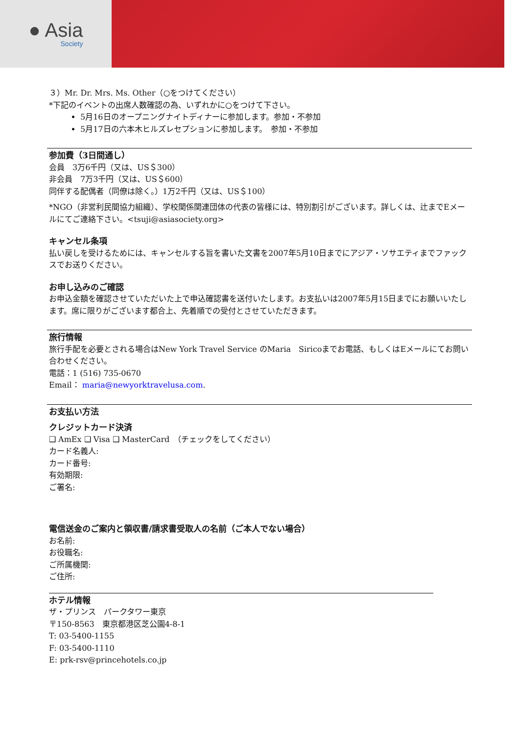● Asia
Society
３）Mr. Dr. Mrs. Ms. Other（○をつけてください）
*下記のイベントの出席人数確認の為、いずれかに○をつけて下さい。
5月16日のオープニングナイトディナーに参加します。参加・不参加
5月17日の六本木ヒルズレセプションに参加します。　参加・不参加
参加費（3日間通し）
会員　3万6千円（又は、US＄300）
非会員　7万3千円（又は、US＄600）
同伴する配偶者（同僚は除く。）1万2千円（又は、US＄100）
*NGO（非営利民間協力組織）、学校関係関連団体の代表の皆様には、特別割引がございます。詳しくは、辻までEメールにてご連絡下さい。<tsuji@asiasociety.org>
キャンセル条項
払い戻しを受けるためには、キャンセルする旨を書いた文書を2007年5月10日までにアジア・ソサエティまでファックスでお送りください。
お申し込みのご確認
お申込金額を確認させていただいた上で申込確認書を送付いたします。お支払いは2007年5月15日までにお願いいたします。席に限りがございます都合上、先着順での受付とさせていただきます。
旅行情報
旅行手配を必要とされる場合はNew York Travel Service のMaria　Siricoまでお電話、もしくはEメールにてお問い合わせください。
電話：1 (516) 735-0670
Email： maria@newyorktravelusa.com.
お支払い方法
クレジットカード決済
❑ AmEx ❑ Visa ❑ MasterCard　（チェックをしてください）
カード名義人:
カード番号:
有効期限:
ご署名:
電信送金のご案内と領収書/請求書受取人の名前（ご本人でない場合）
お名前:
お役職名:
ご所属機関:
ご住所:
ホテル情報
ザ・プリンス　パークタワー東京
〒150-8563　東京都港区芝公園4-8-1
T: 03-5400-1155
F: 03-5400-1110
E: prk-rsv@princehotels.co.jp